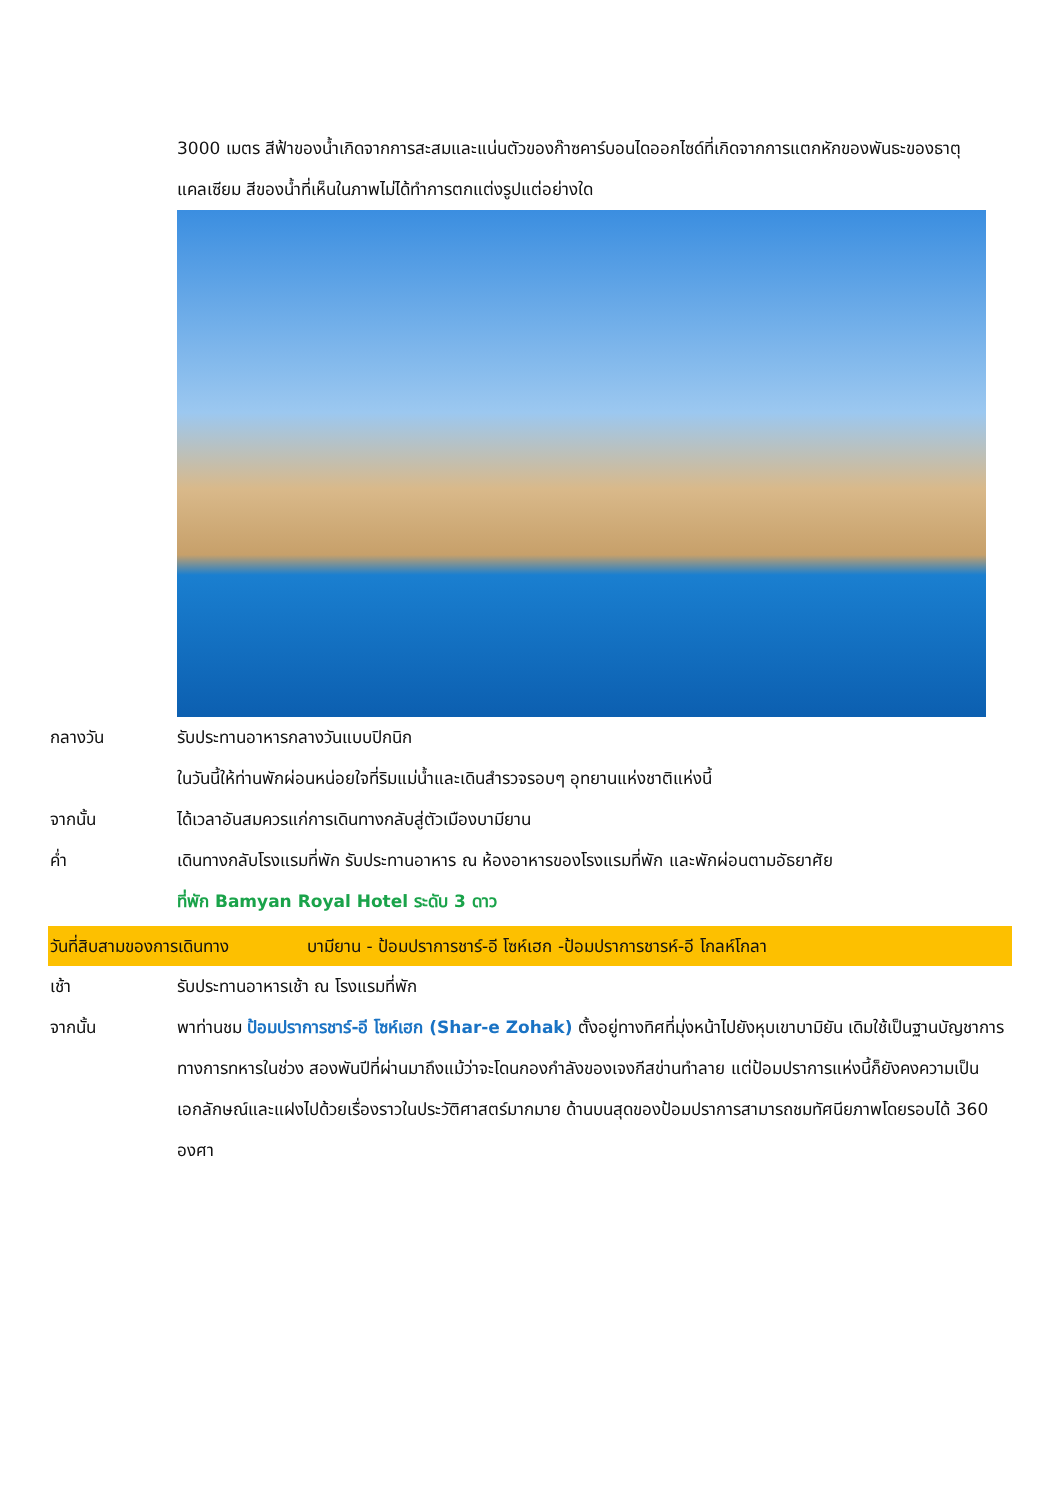3000 เมตร สีฟ้าของน้ำเกิดจากการสะสมและแน่นตัวของก๊าซคาร์บอนไดออกไซด์ที่เกิดจากการแตกหักของพันธะของธาตุแคลเซียม สีของน้ำที่เห็นในภาพไม่ได้ทำการตกแต่งรูปแต่อย่างใด
กลางวัน รับประทานอาหารกลางวันแบบปิกนิก
ในวันนี้ให้ท่านพักผ่อนหน่อยใจที่ริมแม่น้ำและเดินสำรวจรอบๆ อุทยานแห่งชาติแห่งนี้
จากนั้น ได้เวลาอันสมควรแก่การเดินทางกลับสู่ตัวเมืองบามียาน
ค่ำ เดินทางกลับโรงแรมที่พัก รับประทานอาหาร ณ ห้องอาหารของโรงแรมที่พัก และพักผ่อนตามอัธยาศัย
ที่พัก Bamyan Royal Hotel ระดับ 3 ดาว
วันที่สิบสามของการเดินทาง บามียาน - ป้อมปราการชาร์-อี โซห์เฮก -ป้อมปราการชารห์-อี โกลห์โกลา
เช้า รับประทานอาหารเช้า ณ โรงแรมที่พัก
จากนั้น พาท่านชม ป้อมปราการชาร์-อี โซห์เฮก (Shar-e Zohak) ตั้งอยู่ทางทิศที่มุ่งหน้าไปยังหุบเขาบามิยัน เดิมใช้เป็นฐานบัญชาการทางการทหารในช่วง สองพันปีที่ผ่านมาถึงแม้ว่าจะโดนกองกำลังของเจงกีสข่านทำลาย แต่ป้อมปราการแห่งนี้ก็ยังคงความเป็นเอกลักษณ์และแฝงไปด้วยเรื่องราวในประวัติศาสตร์มากมาย ด้านบนสุดของป้อมปราการสามารถชมทัศนียภาพโดยรอบได้ 360 องศา